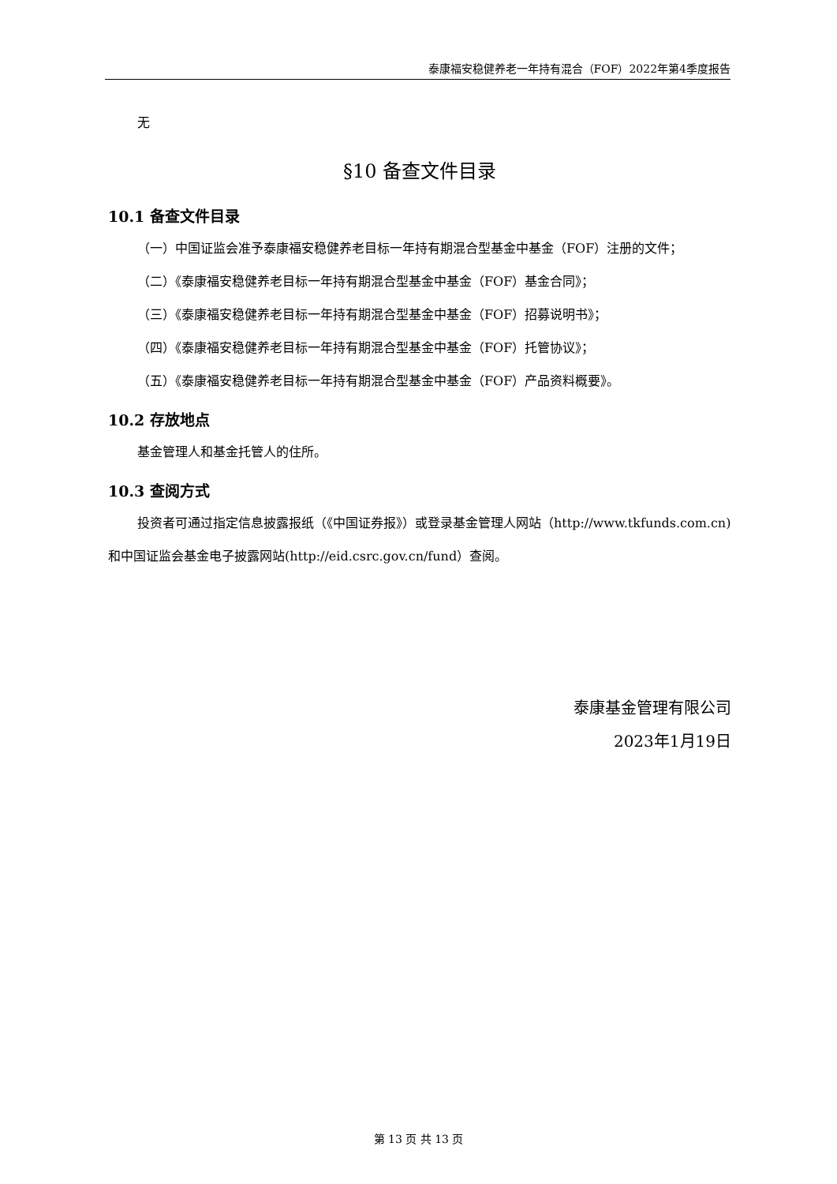泰康福安稳健养老一年持有混合（FOF）2022年第4季度报告
无
§10 备查文件目录
10.1 备查文件目录
（一）中国证监会准予泰康福安稳健养老目标一年持有期混合型基金中基金（FOF）注册的文件；
（二）《泰康福安稳健养老目标一年持有期混合型基金中基金（FOF）基金合同》；
（三）《泰康福安稳健养老目标一年持有期混合型基金中基金（FOF）招募说明书》；
（四）《泰康福安稳健养老目标一年持有期混合型基金中基金（FOF）托管协议》；
（五）《泰康福安稳健养老目标一年持有期混合型基金中基金（FOF）产品资料概要》。
10.2 存放地点
基金管理人和基金托管人的住所。
10.3 查阅方式
投资者可通过指定信息披露报纸（《中国证券报》）或登录基金管理人网站（http://www.tkfunds.com.cn)和中国证监会基金电子披露网站(http://eid.csrc.gov.cn/fund）查阅。
泰康基金管理有限公司
2023年1月19日
第 13 页 共 13 页